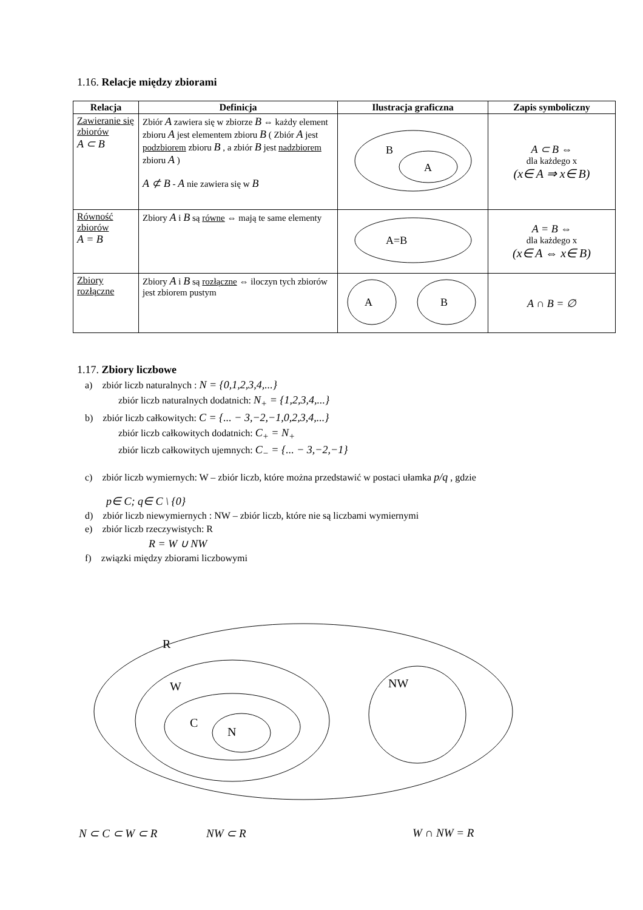1.16. Relacje między zbiorami
| Relacja | Definicja | Ilustracja graficzna | Zapis symboliczny |
| --- | --- | --- | --- |
| Zawieranie się zbiorów A ⊂ B | Zbiór A zawiera się w zbiorze B ⇔ każdy element zbioru A jest elementem zbioru B ( Zbiór A jest podzbiorem zbioru B , a zbiór B jest nadzbiorem zbioru A ) A ⊄ B - A nie zawiera się w B | B A | A ⊂ B ⇔ dla każdego x (x∈ A ⇒ x∈ B) |
| Równość zbiorów A = B | Zbiory A i B są równe ⇔ mają te same elementy | A=B | A = B ⇔ dla każdego x (x∈ A ⇔ x∈ B) |
| Zbiory rozłączne | Zbiory A i B są rozłączne ⇔ iloczyn tych zbiorów jest zbiorem pustym | A B | A ∩ B = ∅ |
1.17. Zbiory liczbowe
a) zbiór liczb naturalnych : N = {0,1,2,3,4,...}
zbiór liczb naturalnych dodatnich: N<sub>+</sub> = {1,2,3,4,...}
b) zbiór liczb całkowitych: C = {... − 3,−2,−1,0,2,3,4,...}
zbiór liczb całkowitych dodatnich: C<sub>+</sub> = N<sub>+</sub>
zbiór liczb całkowitych ujemnych: C<sub>−</sub> = {... − 3,−2,−1}
c) zbiór liczb wymiernych: W – zbiór liczb, które można przedstawić w postaci ułamka p/q , gdzie
p∈ C; q∈ C \ {0}
d) zbiór liczb niewymiernych : NW – zbiór liczb, które nie są liczbami wymiernymi
e) zbiór liczb rzeczywistych: R
R = W ∪ NW
f) związki między zbiorami liczbowymi
R
W
C
N
NW
N ⊂ C ⊂ W ⊂ R NW ⊂ R W ∩ NW = R